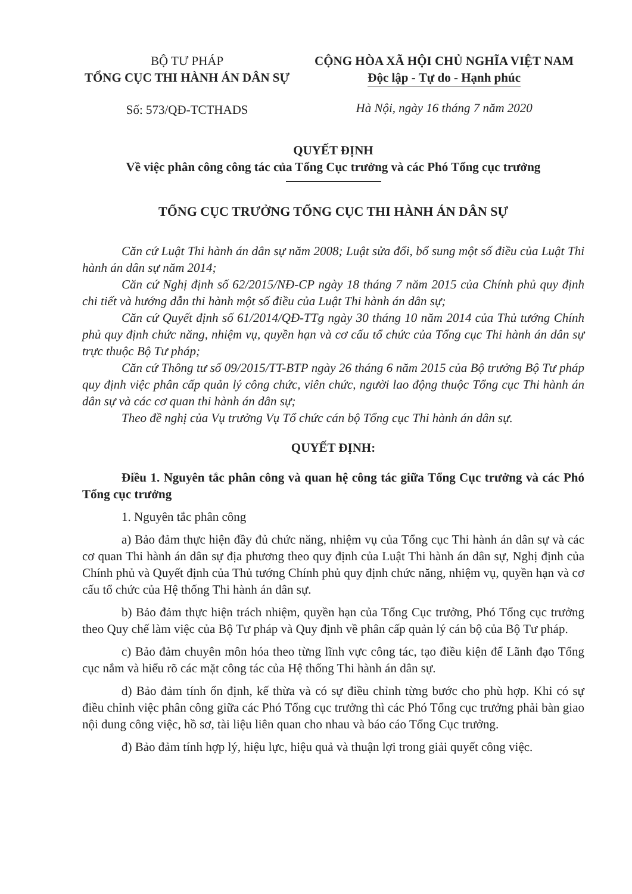BỘ TƯ PHÁP
TỔNG CỤC THI HÀNH ÁN DÂN SỰ
Số: 573/QĐ-TCTHADS
CỘNG HÒA XÃ HỘI CHỦ NGHĨA VIỆT NAM
Độc lập - Tự do - Hạnh phúc
Hà Nội, ngày 16 tháng 7 năm 2020
QUYẾT ĐỊNH
Về việc phân công công tác của Tổng Cục trưởng và các Phó Tổng cục trưởng
TỔNG CỤC TRƯỞNG TỔNG CỤC THI HÀNH ÁN DÂN SỰ
Căn cứ Luật Thi hành án dân sự năm 2008; Luật sửa đổi, bổ sung một số điều của Luật Thi hành án dân sự năm 2014;
Căn cứ Nghị định số 62/2015/NĐ-CP ngày 18 tháng 7 năm 2015 của Chính phủ quy định chi tiết và hướng dẫn thi hành một số điều của Luật Thi hành án dân sự;
Căn cứ Quyết định số 61/2014/QĐ-TTg ngày 30 tháng 10 năm 2014 của Thủ tướng Chính phủ quy định chức năng, nhiệm vụ, quyền hạn và cơ cấu tổ chức của Tổng cục Thi hành án dân sự trực thuộc Bộ Tư pháp;
Căn cứ Thông tư số 09/2015/TT-BTP ngày 26 tháng 6 năm 2015 của Bộ trưởng Bộ Tư pháp quy định việc phân cấp quản lý công chức, viên chức, người lao động thuộc Tổng cục Thi hành án dân sự và các cơ quan thi hành án dân sự;
Theo đề nghị của Vụ trưởng Vụ Tổ chức cán bộ Tổng cục Thi hành án dân sự.
QUYẾT ĐỊNH:
Điều 1. Nguyên tắc phân công và quan hệ công tác giữa Tổng Cục trưởng và các Phó Tổng cục trưởng
1. Nguyên tắc phân công
a) Bảo đảm thực hiện đầy đủ chức năng, nhiệm vụ của Tổng cục Thi hành án dân sự và các cơ quan Thi hành án dân sự địa phương theo quy định của Luật Thi hành án dân sự, Nghị định của Chính phủ và Quyết định của Thủ tướng Chính phủ quy định chức năng, nhiệm vụ, quyền hạn và cơ cấu tổ chức của Hệ thống Thi hành án dân sự.
b) Bảo đảm thực hiện trách nhiệm, quyền hạn của Tổng Cục trưởng, Phó Tổng cục trưởng theo Quy chế làm việc của Bộ Tư pháp và Quy định về phân cấp quản lý cán bộ của Bộ Tư pháp.
c) Bảo đảm chuyên môn hóa theo từng lĩnh vực công tác, tạo điều kiện để Lãnh đạo Tổng cục nắm và hiểu rõ các mặt công tác của Hệ thống Thi hành án dân sự.
d) Bảo đảm tính ổn định, kế thừa và có sự điều chỉnh từng bước cho phù hợp. Khi có sự điều chỉnh việc phân công giữa các Phó Tổng cục trưởng thì các Phó Tổng cục trưởng phải bàn giao nội dung công việc, hồ sơ, tài liệu liên quan cho nhau và báo cáo Tổng Cục trưởng.
đ) Bảo đảm tính hợp lý, hiệu lực, hiệu quả và thuận lợi trong giải quyết công việc.